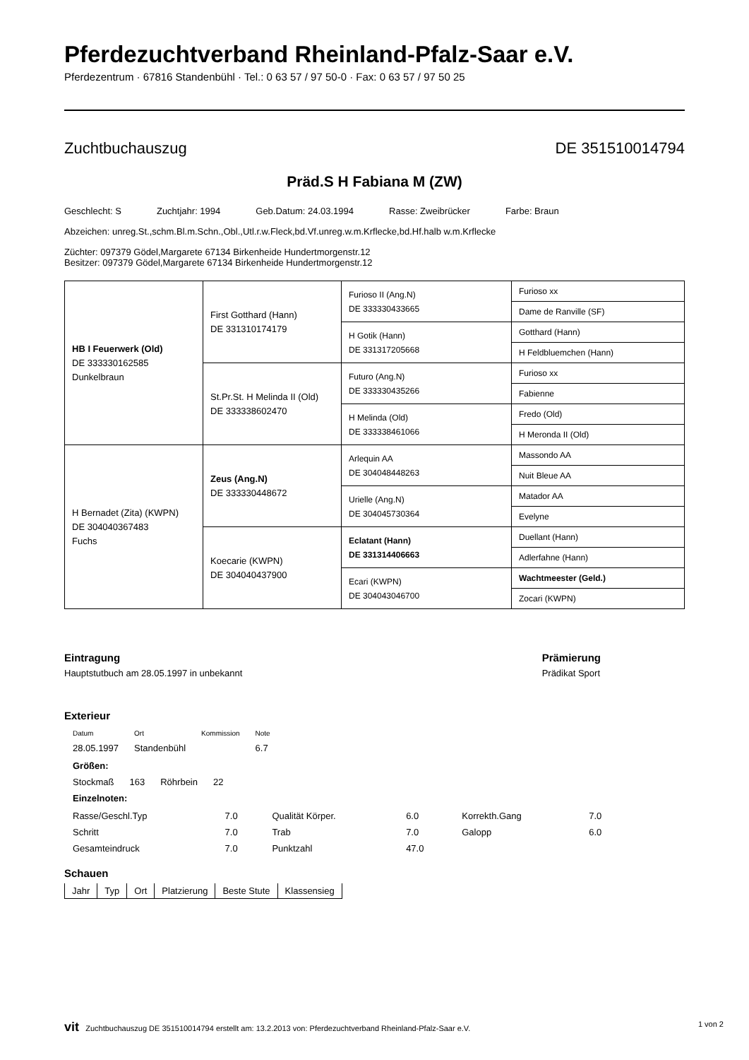Pferdezuchtverband Rheinland-Pfalz-Saar e.V.
Pferdezentrum · 67816 Standenbühl · Tel.: 0 63 57 / 97 50-0 · Fax: 0 63 57 / 97 50 25
Zuchtbuchauszug DE 351510014794
Präd.S H Fabiana M (ZW)
Geschlecht: S Zuchtjahr: 1994 Geb.Datum: 24.03.1994 Rasse: Zweibrücker Farbe: Braun
Abzeichen: unreg.St.,schm.Bl.m.Schn.,Obl.,Utl.r.w.Fleck,bd.Vf.unreg.w.m.Krflecke,bd.Hf.halb w.m.Krflecke
Züchter: 097379 Gödel,Margarete 67134 Birkenheide Hundertmorgenstr.12
Besitzer: 097379 Gödel,Margarete 67134 Birkenheide Hundertmorgenstr.12
| HB I Feuerwerk (Old) DE 333330162585 Dunkelbraun | First Gotthard (Hann) DE 331310174179 | Furioso II (Ang.N) DE 333330433665 | Furioso xx |
| | | | Dame de Ranville (SF) |
| | | H Gotik (Hann) DE 331317205668 | Gotthard (Hann) |
| | | | H Feldbluemchen (Hann) |
| | St.Pr.St. H Melinda II (Old) DE 333338602470 | Futuro (Ang.N) DE 333330435266 | Furioso xx |
| | | | Fabienne |
| | | H Melinda (Old) DE 333338461066 | Fredo (Old) |
| | | | H Meronda II (Old) |
| H Bernadet (Zita) (KWPN) DE 304040367483 Fuchs | Zeus (Ang.N) DE 333330448672 | Arlequin AA DE 304048448263 | Massondo AA |
| | | | Nuit Bleue AA |
| | | Urielle (Ang.N) DE 304045730364 | Matador AA |
| | | | Evelyne |
| | Koecarie (KWPN) DE 304040437900 | Eclatant (Hann) DE 331314406663 | Duellant (Hann) |
| | | | Adlerfahne (Hann) |
| | | Ecari (KWPN) DE 304043046700 | Wachtmeester (Geld.) |
| | | | Zocari (KWPN) |
Eintragung
Hauptstutbuch am 28.05.1997 in unbekannt
Prämierung
Prädikat Sport
Exterieur
| Datum | Ort | Kommission | Note |
| 28.05.1997 | Standenbühl | | 6.7 |
| Größen: | | | |
| Stockmaß | 163 | Röhrbein | 22 |
| Einzelnoten: | | | |
| Rasse/Geschl.Typ | 7.0 | Qualität Körper. | 6.0 | Korrekth.Gang | 7.0 |
| Schritt | 7.0 | Trab | 7.0 | Galopp | 6.0 |
| Gesamteindruck | 7.0 | Punktzahl | 47.0 | | |
Schauen
| Jahr | Typ | Ort | Platzierung | Beste Stute | Klassensieg |
vit Zuchtbuchauszug DE 351510014794 erstellt am: 13.2.2013 von: Pferdezuchtverband Rheinland-Pfalz-Saar e.V. 1 von 2